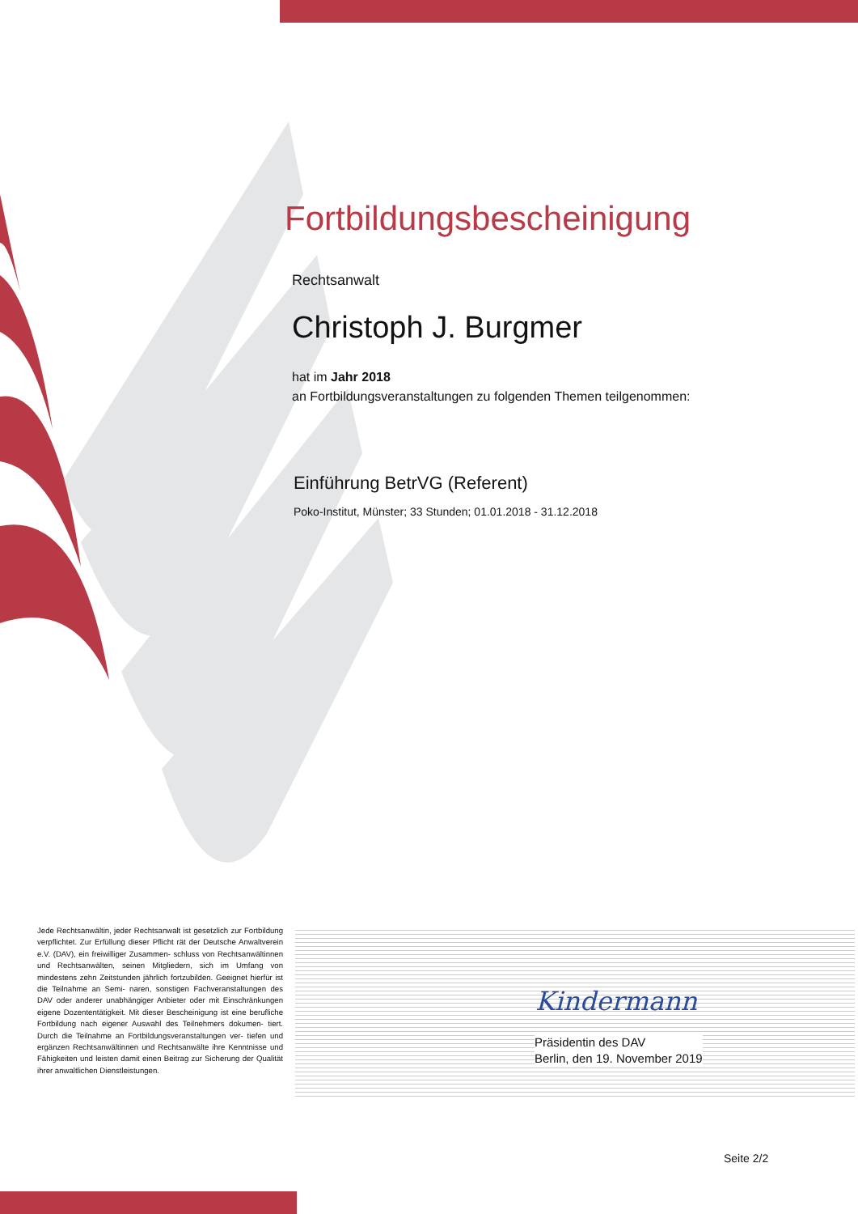Fortbildungsbescheinigung
Rechtsanwalt
Christoph J. Burgmer
hat im Jahr 2018
an Fortbildungsveranstaltungen zu folgenden Themen teilgenommen:
Einführung BetrVG (Referent)
Poko-Institut, Münster; 33 Stunden; 01.01.2018 - 31.12.2018
Jede Rechtsanwältin, jeder Rechtsanwalt ist gesetzlich zur Fortbildung verpflichtet. Zur Erfüllung dieser Pflicht rät der Deutsche Anwaltverein e.V. (DAV), ein freiwilliger Zusammen- schluss von Rechtsanwältinnen und Rechtsanwälten, seinen Mitgliedern, sich im Umfang von mindestens zehn Zeitstunden jährlich fortzubilden. Geeignet hierfür ist die Teilnahme an Semi- naren, sonstigen Fachveranstaltungen des DAV oder anderer unabhängiger Anbieter oder mit Einschränkungen eigene Dozententätigkeit. Mit dieser Bescheinigung ist eine berufliche Fortbildung nach eigener Auswahl des Teilnehmers dokumen- tiert. Durch die Teilnahme an Fortbildungsveranstaltungen ver- tiefen und ergänzen Rechtsanwältinnen und Rechtsanwälte ihre Kenntnisse und Fähigkeiten und leisten damit einen Beitrag zur Sicherung der Qualität ihrer anwaltlichen Dienstleistungen.
Kindermann
Präsidentin des DAV
Berlin, den 19. November 2019
Seite 2/2